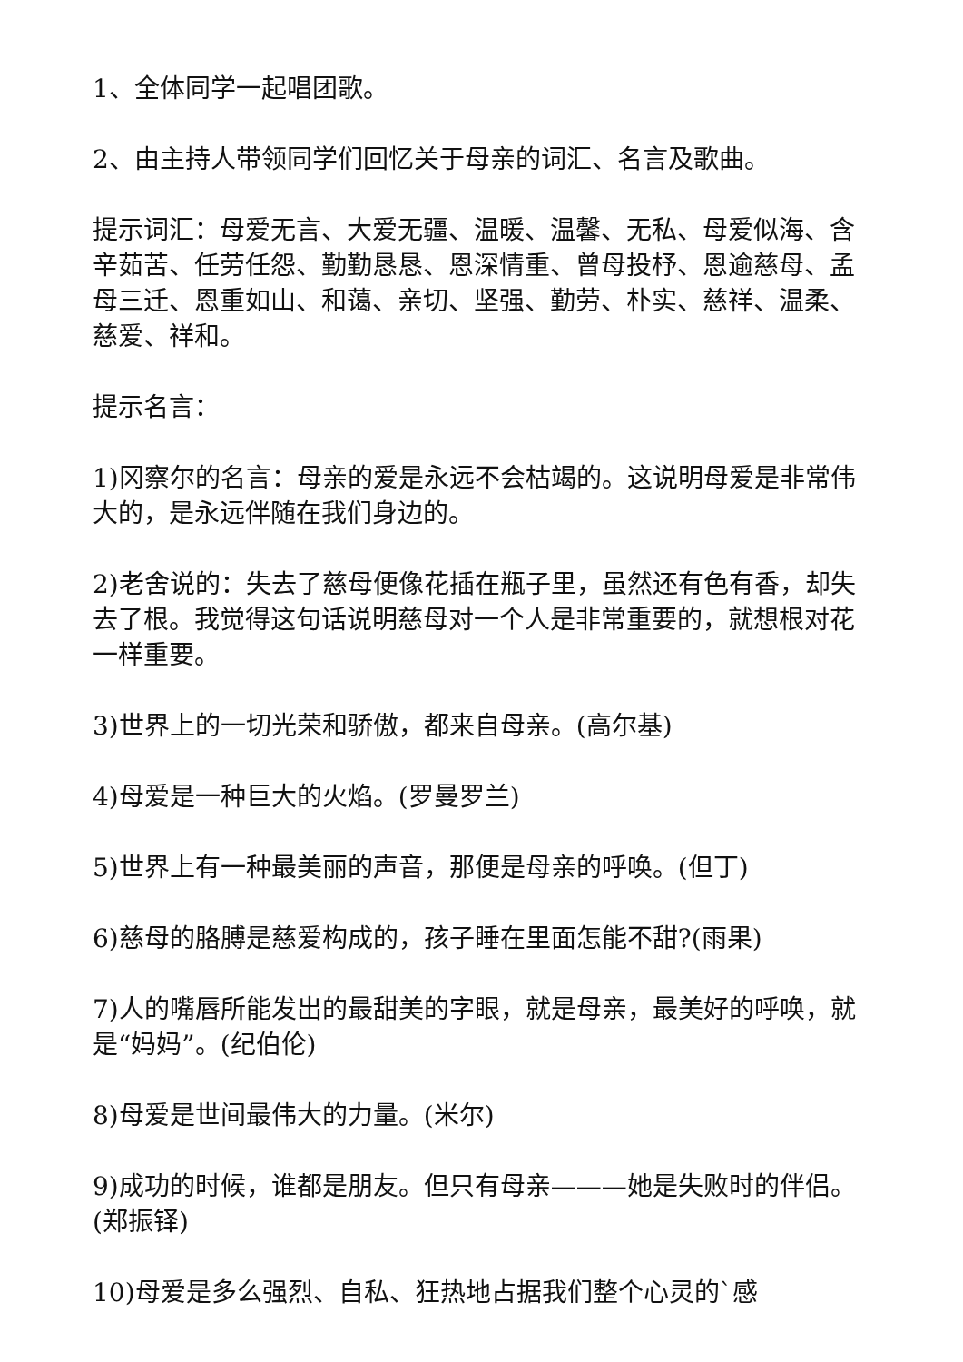1、全体同学一起唱团歌。
2、由主持人带领同学们回忆关于母亲的词汇、名言及歌曲。
提示词汇：母爱无言、大爱无疆、温暖、温馨、无私、母爱似海、含辛茹苦、任劳任怨、勤勤恳恳、恩深情重、曾母投杼、恩逾慈母、孟母三迁、恩重如山、和蔼、亲切、坚强、勤劳、朴实、慈祥、温柔、慈爱、祥和。
提示名言：
1)冈察尔的名言：母亲的爱是永远不会枯竭的。这说明母爱是非常伟大的，是永远伴随在我们身边的。
2)老舍说的：失去了慈母便像花插在瓶子里，虽然还有色有香，却失去了根。我觉得这句话说明慈母对一个人是非常重要的，就想根对花一样重要。
3)世界上的一切光荣和骄傲，都来自母亲。(高尔基)
4)母爱是一种巨大的火焰。(罗曼罗兰)
5)世界上有一种最美丽的声音，那便是母亲的呼唤。(但丁)
6)慈母的胳膊是慈爱构成的，孩子睡在里面怎能不甜?(雨果)
7)人的嘴唇所能发出的最甜美的字眼，就是母亲，最美好的呼唤，就是“妈妈”。(纪伯伦)
8)母爱是世间最伟大的力量。(米尔)
9)成功的时候，谁都是朋友。但只有母亲———她是失败时的伴侣。(郑振铎)
10)母爱是多么强烈、自私、狂热地占据我们整个心灵的`感